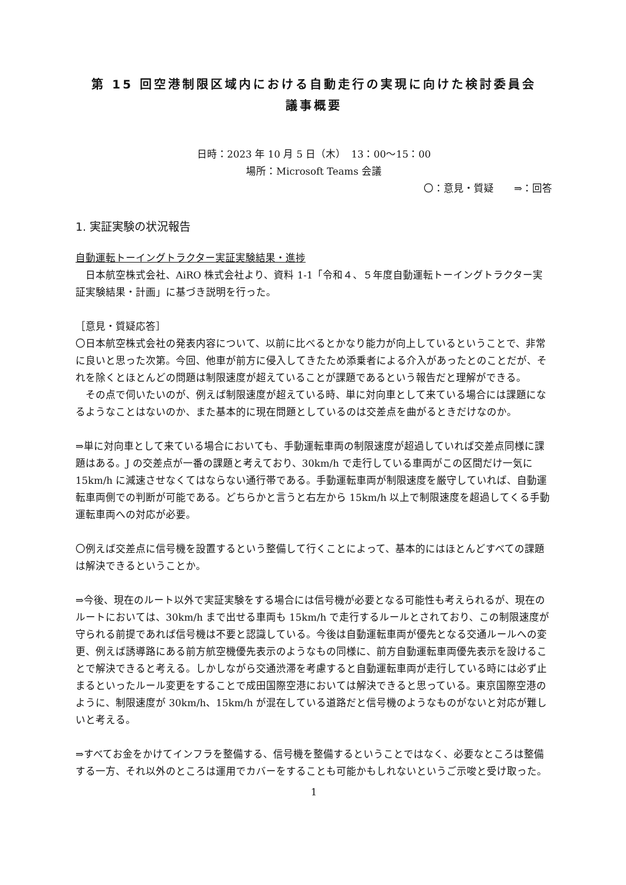第 15 回空港制限区域内における自動走行の実現に向けた検討委員会
議事概要
日時：2023 年 10 月 5 日（木）　13：00～15：00
場所：Microsoft Teams 会議
〇：意見・質疑　　⇒：回答
1. 実証実験の状況報告
自動運転トーイングトラクター実証実験結果・進捗
　日本航空株式会社、AiRO 株式会社より、資料 1-1「令和４、５年度自動運転トーイングトラクター実証実験結果・計画」に基づき説明を行った。
［意見・質疑応答］
〇日本航空株式会社の発表内容について、以前に比べるとかなり能力が向上しているということで、非常に良いと思った次第。今回、他車が前方に侵入してきたため添乗者による介入があったとのことだが、それを除くとほとんどの問題は制限速度が超えていることが課題であるという報告だと理解ができる。
　その点で伺いたいのが、例えば制限速度が超えている時、単に対向車として来ている場合には課題になるようなことはないのか、また基本的に現在問題としているのは交差点を曲がるときだけなのか。
⇒単に対向車として来ている場合においても、手動運転車両の制限速度が超過していれば交差点同様に課題はある。J の交差点が一番の課題と考えており、30km/h で走行している車両がこの区間だけ一気に 15km/h に減速させなくてはならない通行帯である。手動運転車両が制限速度を厳守していれば、自動運転車両側での判断が可能である。どちらかと言うと右左から 15km/h 以上で制限速度を超過してくる手動運転車両への対応が必要。
〇例えば交差点に信号機を設置するという整備して行くことによって、基本的にはほとんどすべての課題は解決できるということか。
⇒今後、現在のルート以外で実証実験をする場合には信号機が必要となる可能性も考えられるが、現在のルートにおいては、30km/h まで出せる車両も 15km/h で走行するルールとされており、この制限速度が守られる前提であれば信号機は不要と認識している。今後は自動運転車両が優先となる交通ルールへの変更、例えば誘導路にある前方航空機優先表示のようなもの同様に、前方自動運転車両優先表示を設けることで解決できると考える。しかしながら交通渋滞を考慮すると自動運転車両が走行している時には必ず止まるといったルール変更をすることで成田国際空港においては解決できると思っている。東京国際空港のように、制限速度が 30km/h、15km/h が混在している道路だと信号機のようなものがないと対応が難しいと考える。
⇒すべてお金をかけてインフラを整備する、信号機を整備するということではなく、必要なところは整備する一方、それ以外のところは運用でカバーをすることも可能かもしれないというご示唆と受け取った。
1